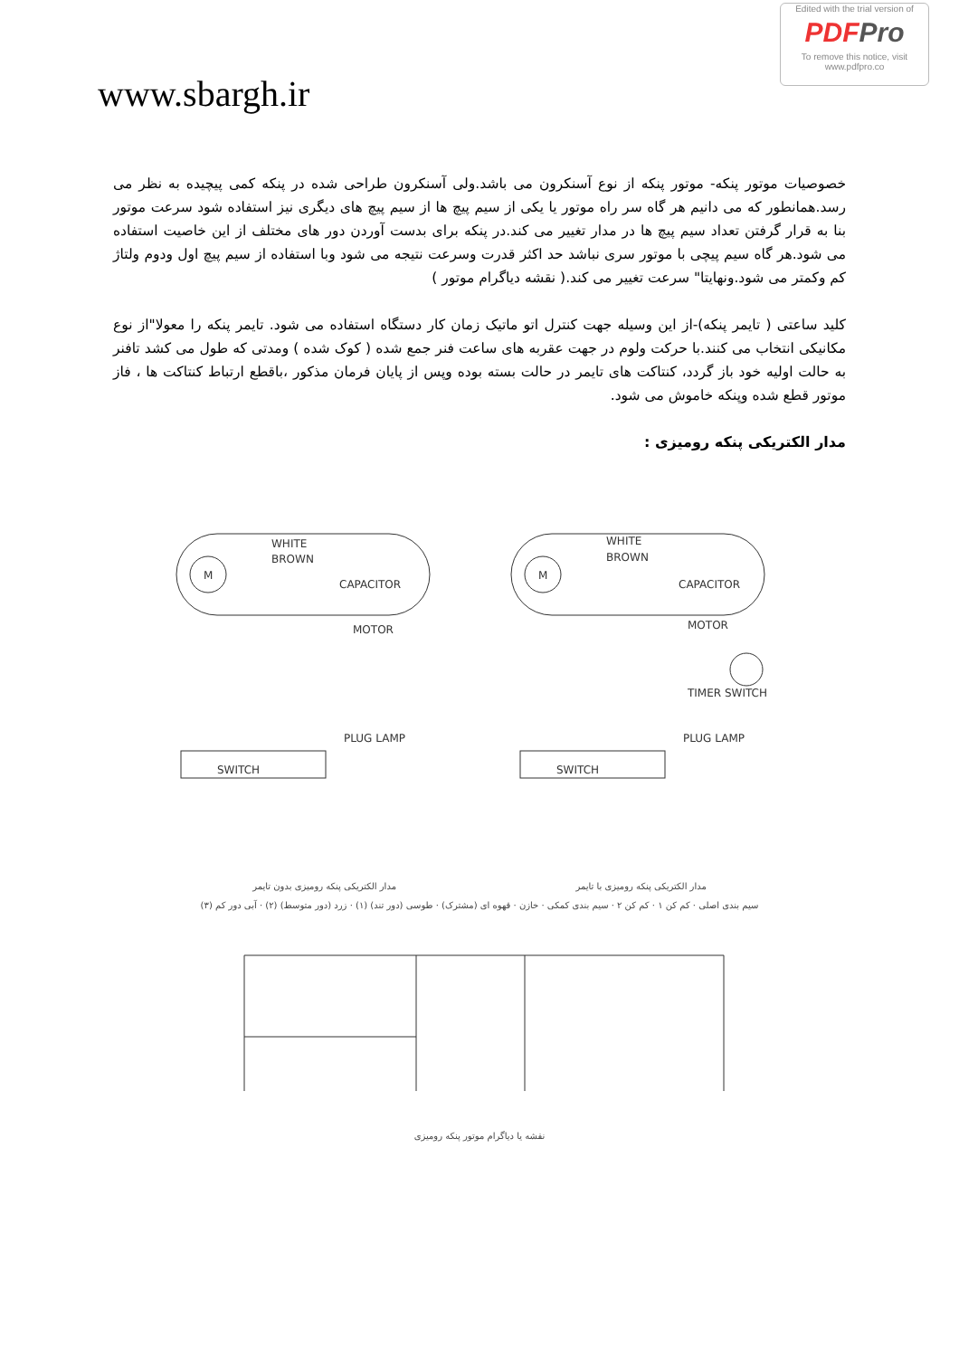Edited with the trial version of
PDFPro
To remove this notice, visit
www.pdfpro.co
www.sbargh.ir
خصوصیات موتور پنکه- موتور پنکه از نوع آسنکرون می باشد.ولی آسنکرون طراحی شده در پنکه کمی پیچیده به نظر می رسد.همانطور که می دانیم هر گاه سر راه موتور یا یکی از سیم پیچ ها از سیم پیچ های دیگری نیز استفاده شود سرعت موتور بنا به قرار گرفتن تعداد سیم پیچ ها در مدار تغییر می کند.در پنکه برای بدست آوردن دور های مختلف از این خاصیت استفاده می شود.هر گاه سیم پیچی با موتور سری نباشد حد اکثر قدرت وسرعت نتیجه می شود وبا استفاده از سیم پیچ اول ودوم ولتاژ کم وکمتر می شود.ونهایتا" سرعت تغییر می کند.( نقشه دیاگرام موتور )
کلید ساعتی ( تایمر پنکه)-از این وسیله جهت کنترل اتو ماتیک زمان کار دستگاه استفاده می شود. تایمر پنکه را معولا"از نوع مکانیکی انتخاب می کنند.با حرکت ولوم در جهت عقربه های ساعت فنر جمع شده ( کوک شده ) ومدتی که طول می کشد تافنر به حالت اولیه خود باز گردد، کنتاکت های تایمر در حالت بسته بوده وپس از پایان فرمان مذکور ،باقطع ارتباط کنتاکت ها ، فاز موتور قطع شده وپنکه خاموش می شود.
مدار الکتریکی پنکه رومیزی :
M
WHITE
BROWN
CAPACITOR
MOTOR
SWITCH
M
WHITE
BROWN
CAPACITOR
MOTOR
TIMER SWITCH
SWITCH
PLUG LAMP
PLUG LAMP
مدار الکتریکی پنکه رومیزی با تایمر مدار الکتریکی پنکه رومیزی بدون تایمر
سیم بندی اصلی · کم کن ۱ · کم کن ۲ · سیم بندی کمکی · خازن · قهوه ای (مشترک) · طوسی (دور تند) (۱) · زرد (دور متوسط) (۲) · آبی دور کم (۳)
نقشه یا دیاگرام موتور پنکه رومیزی